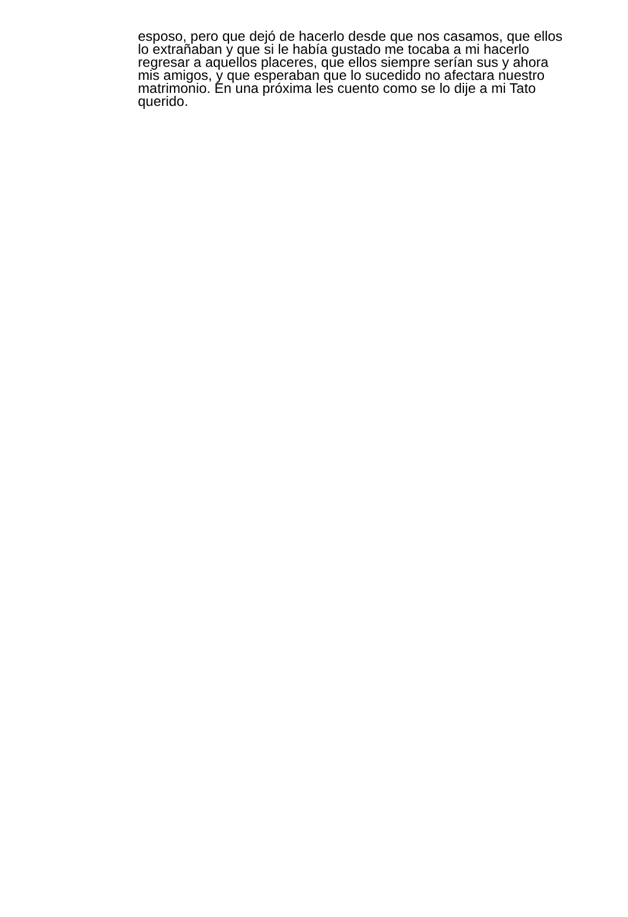esposo, pero que dejó de hacerlo desde que nos casamos, que ellos
lo extrañaban y que si le había gustado me tocaba a mi hacerlo
regresar a aquellos placeres, que ellos siempre serían sus y ahora
mis amigos, y que esperaban que lo sucedido no afectara nuestro
matrimonio. En una próxima les cuento como se lo dije a mi Tato
querido.